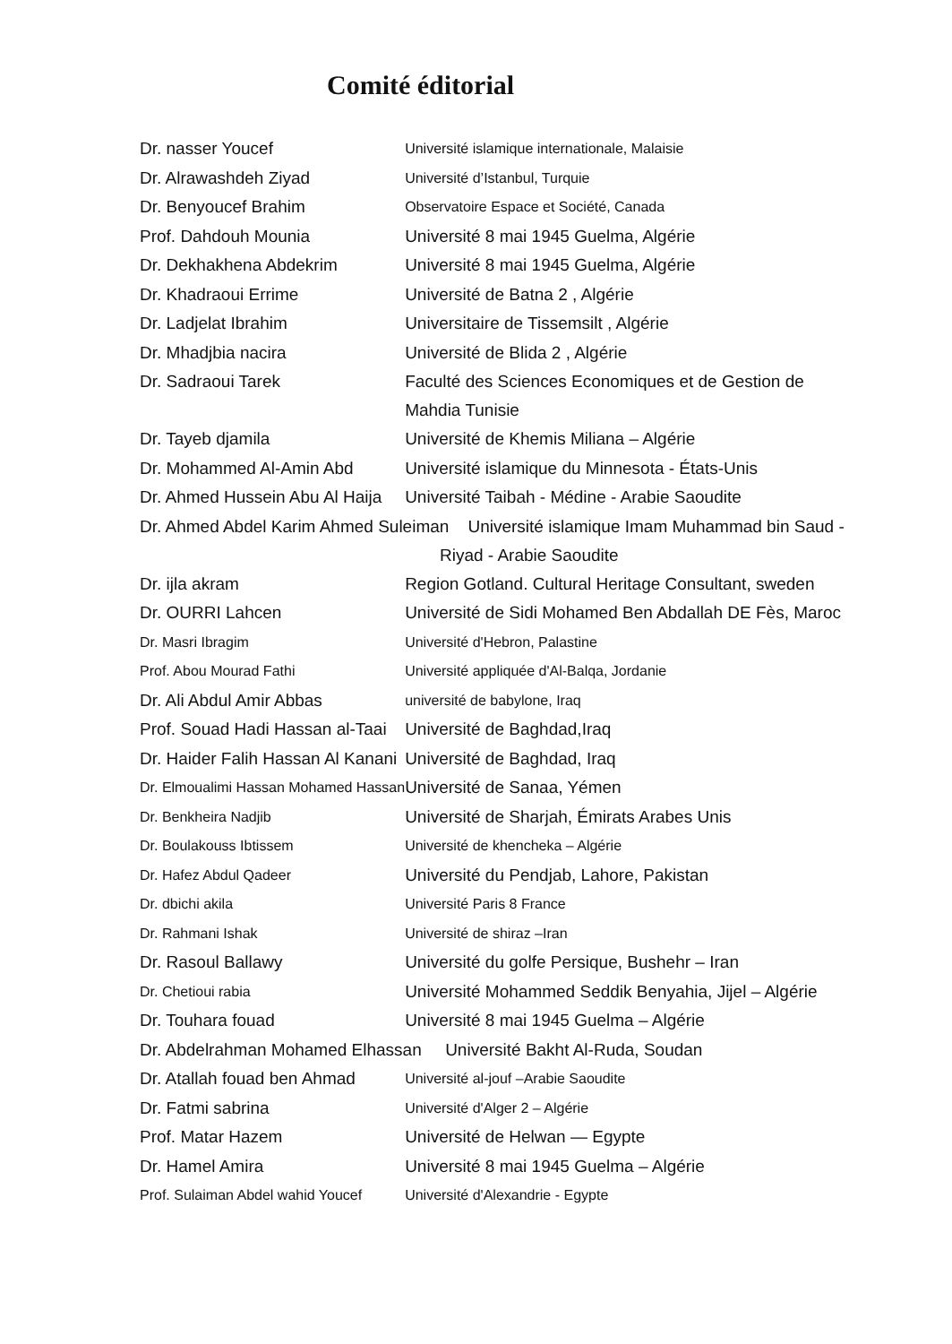Comité éditorial
| Dr. nasser Youcef | Université islamique internationale, Malaisie |
| Dr. Alrawashdeh Ziyad | Université d’Istanbul, Turquie |
| Dr. Benyoucef Brahim | Observatoire Espace et Société, Canada |
| Prof. Dahdouh Mounia | Université 8 mai 1945 Guelma, Algérie |
| Dr. Dekhakhena Abdekrim | Université 8 mai 1945 Guelma, Algérie |
| Dr. Khadraoui Errime | Université de Batna 2 , Algérie |
| Dr. Ladjelat Ibrahim | Universitaire de Tissemsilt , Algérie |
| Dr. Mhadjbia nacira | Université de Blida 2 , Algérie |
| Dr. Sadraoui Tarek | Faculté des Sciences Economiques et de Gestion de Mahdia Tunisie |
| Dr. Tayeb djamila | Université de Khemis Miliana – Algérie |
| Dr. Mohammed Al-Amin Abd | Université islamique du Minnesota - États-Unis |
| Dr. Ahmed Hussein Abu Al Haija | Université Taibah - Médine - Arabie Saoudite |
| Dr. Ahmed Abdel Karim Ahmed Suleiman Université islamique Imam Muhammad bin Saud - Riyad - Arabie Saoudite | |
| Dr. ijla akram | Region Gotland. Cultural Heritage Consultant, sweden |
| Dr. OURRI Lahcen | Université de Sidi Mohamed Ben Abdallah DE Fès, Maroc |
| Dr. Masri Ibragim | Université d'Hebron, Palastine |
| Prof. Abou Mourad Fathi | Université appliquée d'Al-Balqa, Jordanie |
| Dr. Ali Abdul Amir Abbas | université de babylone, Iraq |
| Prof. Souad Hadi Hassan al-Taai | Université de Baghdad,Iraq |
| Dr. Haider Falih Hassan Al Kanani | Université de Baghdad, Iraq |
| Dr. Elmoualimi Hassan Mohamed Hassan | Université de Sanaa, Yémen |
| Dr. Benkheira Nadjib | Université de Sharjah, Émirats Arabes Unis |
| Dr. Boulakouss Ibtissem | Université de khencheka – Algérie |
| Dr. Hafez Abdul Qadeer | Université du Pendjab, Lahore, Pakistan |
| Dr. dbichi akila | Université Paris 8 France |
| Dr. Rahmani Ishak | Université de shiraz –Iran |
| Dr. Rasoul Ballawy | Université du golfe Persique, Bushehr – Iran |
| Dr. Chetioui rabia | Université Mohammed Seddik Benyahia, Jijel – Algérie |
| Dr. Touhara fouad | Université 8 mai 1945 Guelma – Algérie |
| Dr. Abdelrahman Mohamed Elhassan Université Bakht Al-Ruda, Soudan | |
| Dr. Atallah fouad ben Ahmad | Université al-jouf –Arabie Saoudite |
| Dr. Fatmi sabrina | Université d'Alger 2 – Algérie |
| Prof. Matar Hazem | Université de Helwan — Egypte |
| Dr. Hamel Amira | Université 8 mai 1945 Guelma – Algérie |
| Prof. Sulaiman Abdel wahid Youcef | Université d'Alexandrie - Egypte |